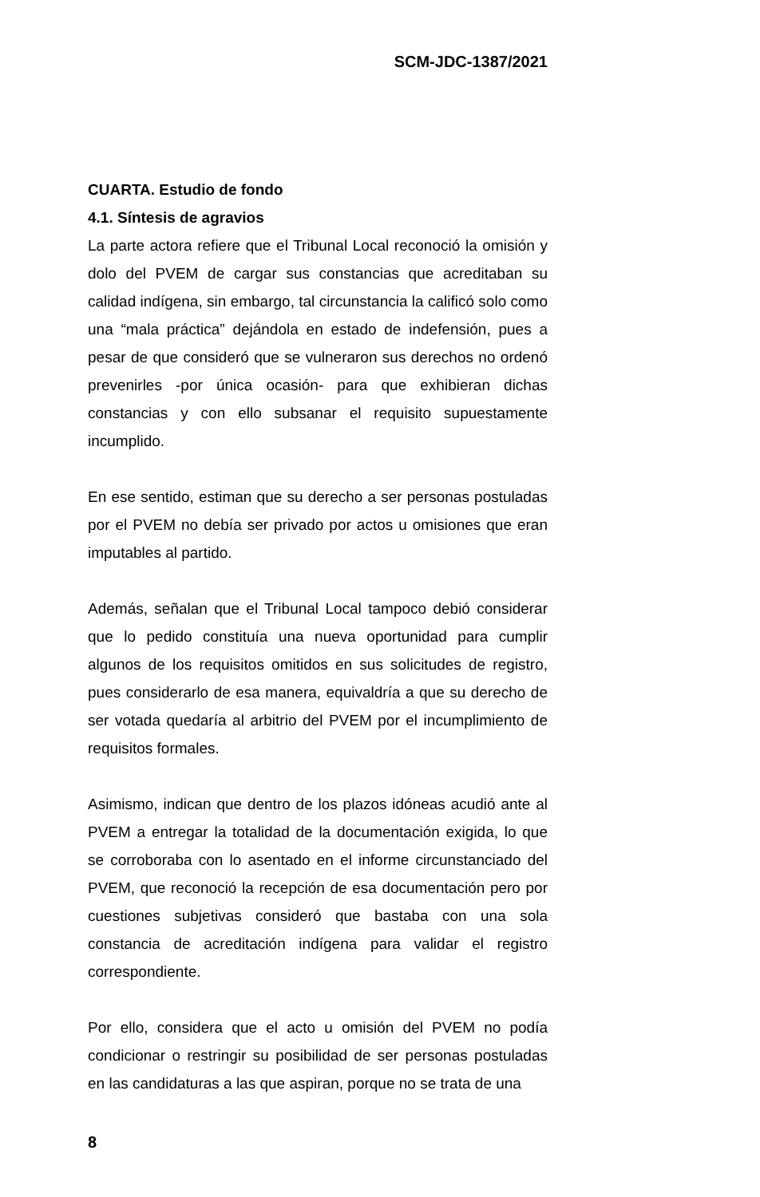SCM-JDC-1387/2021
CUARTA. Estudio de fondo
4.1. Síntesis de agravios
La parte actora refiere que el Tribunal Local reconoció la omisión y dolo del PVEM de cargar sus constancias que acreditaban su calidad indígena, sin embargo, tal circunstancia la calificó solo como una “mala práctica” dejándola en estado de indefensión, pues a pesar de que consideró que se vulneraron sus derechos no ordenó prevenirles -por única ocasión- para que exhibieran dichas constancias y con ello subsanar el requisito supuestamente incumplido.
En ese sentido, estiman que su derecho a ser personas postuladas por el PVEM no debía ser privado por actos u omisiones que eran imputables al partido.
Además, señalan que el Tribunal Local tampoco debió considerar que lo pedido constituía una nueva oportunidad para cumplir algunos de los requisitos omitidos en sus solicitudes de registro, pues considerarlo de esa manera, equivaldría a que su derecho de ser votada quedaría al arbitrio del PVEM por el incumplimiento de requisitos formales.
Asimismo, indican que dentro de los plazos idóneas acudió ante al PVEM a entregar la totalidad de la documentación exigida, lo que se corroboraba con lo asentado en el informe circunstanciado del PVEM, que reconoció la recepción de esa documentación pero por cuestiones subjetivas consideró que bastaba con una sola constancia de acreditación indígena para validar el registro correspondiente.
Por ello, considera que el acto u omisión del PVEM no podía condicionar o restringir su posibilidad de ser personas postuladas en las candidaturas a las que aspiran, porque no se trata de una
8